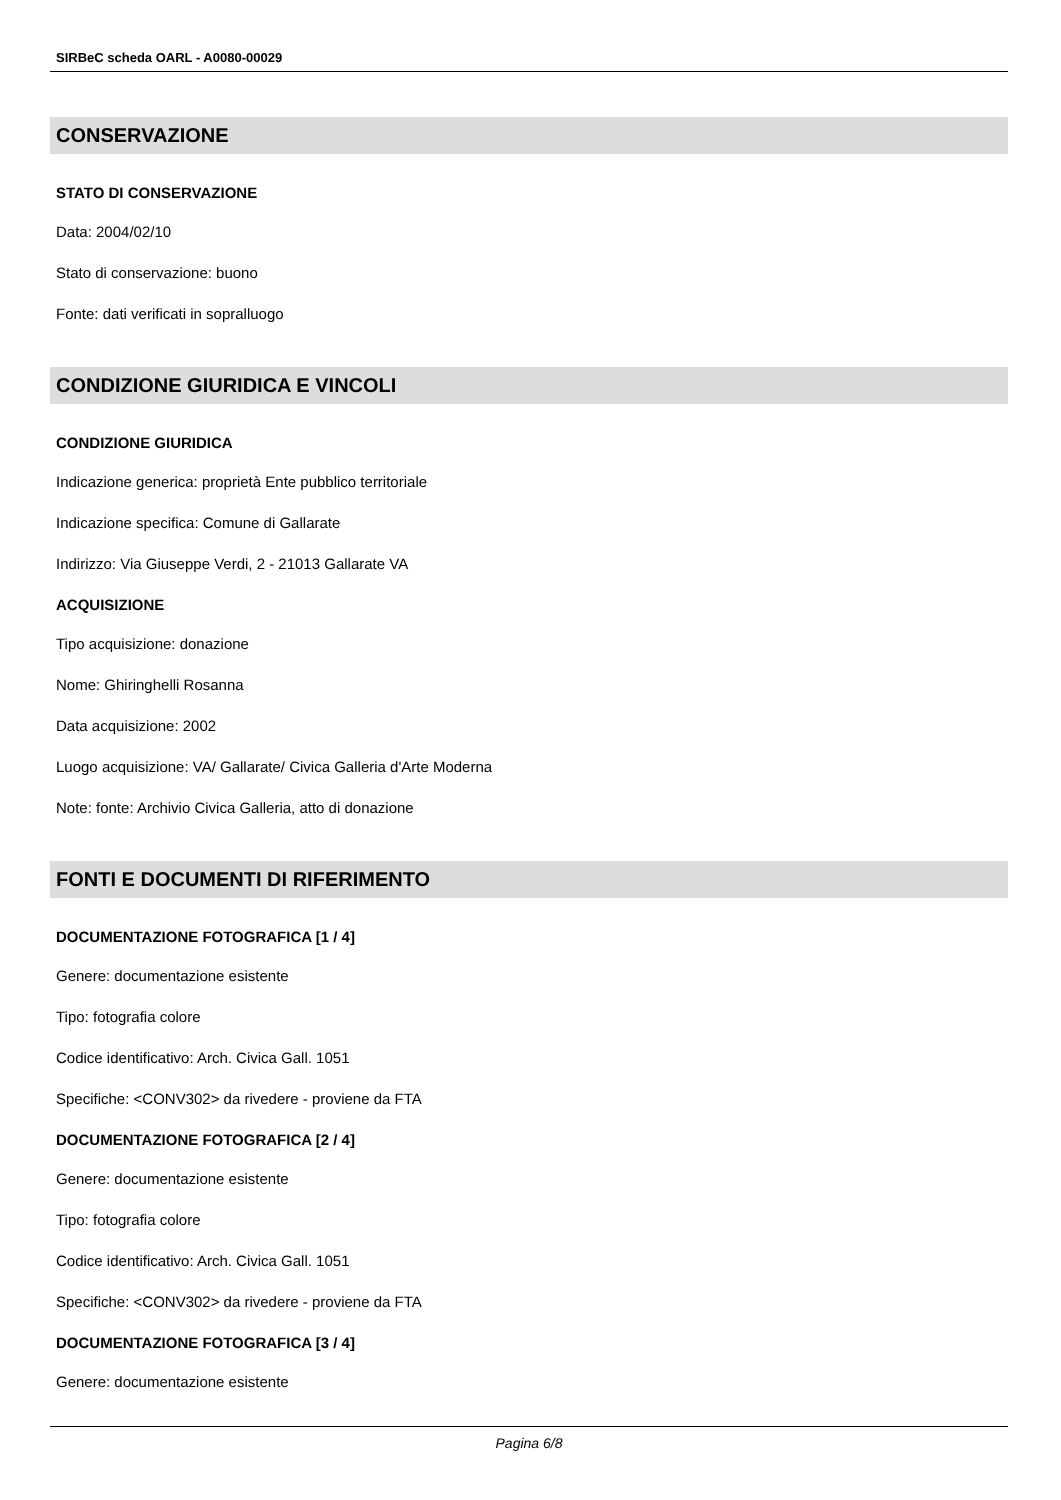SIRBeC scheda OARL - A0080-00029
CONSERVAZIONE
STATO DI CONSERVAZIONE
Data: 2004/02/10
Stato di conservazione: buono
Fonte: dati verificati in sopralluogo
CONDIZIONE GIURIDICA E VINCOLI
CONDIZIONE GIURIDICA
Indicazione generica: proprietà Ente pubblico territoriale
Indicazione specifica: Comune di Gallarate
Indirizzo: Via Giuseppe Verdi, 2 - 21013 Gallarate VA
ACQUISIZIONE
Tipo acquisizione: donazione
Nome: Ghiringhelli Rosanna
Data acquisizione: 2002
Luogo acquisizione: VA/ Gallarate/ Civica Galleria d'Arte Moderna
Note: fonte: Archivio Civica Galleria, atto di donazione
FONTI E DOCUMENTI DI RIFERIMENTO
DOCUMENTAZIONE FOTOGRAFICA [1 / 4]
Genere: documentazione esistente
Tipo: fotografia colore
Codice identificativo: Arch. Civica Gall. 1051
Specifiche: <CONV302> da rivedere - proviene da FTA
DOCUMENTAZIONE FOTOGRAFICA [2 / 4]
Genere: documentazione esistente
Tipo: fotografia colore
Codice identificativo: Arch. Civica Gall. 1051
Specifiche: <CONV302> da rivedere - proviene da FTA
DOCUMENTAZIONE FOTOGRAFICA [3 / 4]
Genere: documentazione esistente
Pagina 6/8